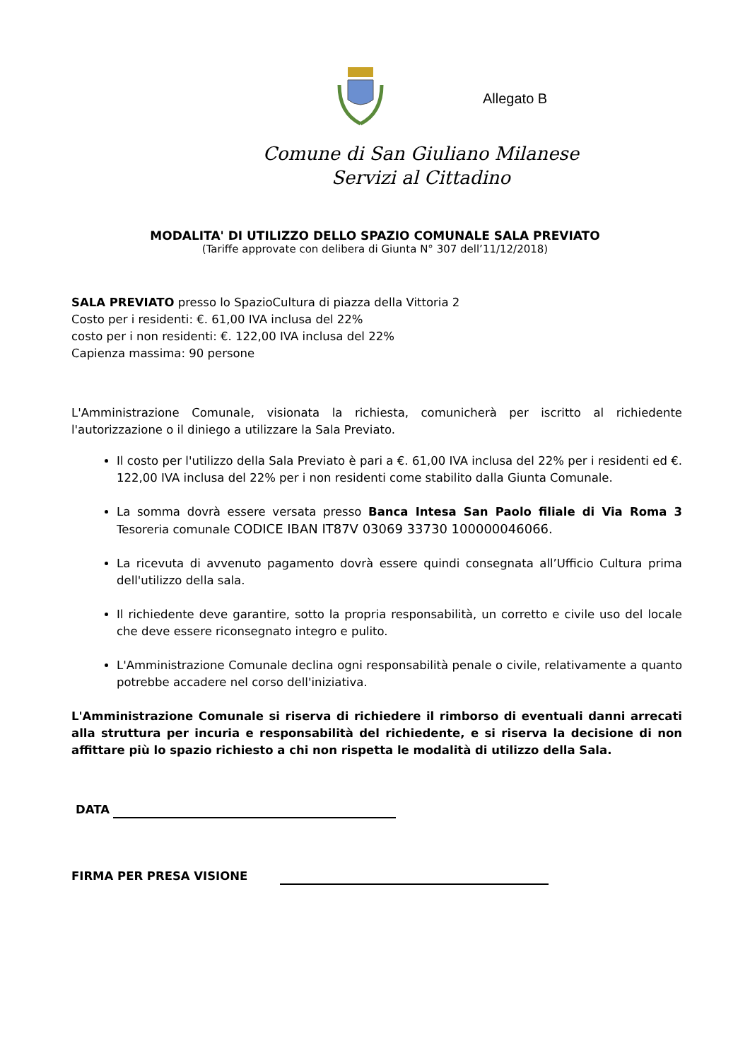Allegato B
Comune di San Giuliano Milanese
Servizi al Cittadino
MODALITA' DI UTILIZZO DELLO SPAZIO COMUNALE SALA PREVIATO
(Tariffe approvate con delibera di Giunta N° 307 dell’11/12/2018)
SALA PREVIATO presso lo SpazioCultura di piazza della Vittoria 2
Costo per i residenti: €. 61,00 IVA inclusa del 22%
costo per i non residenti: €. 122,00 IVA inclusa del 22%
Capienza massima: 90 persone
L'Amministrazione Comunale, visionata la richiesta, comunicherà per iscritto al richiedente l'autorizzazione o il diniego a utilizzare la Sala Previato.
Il costo per l'utilizzo della Sala Previato è pari a €. 61,00 IVA inclusa del 22% per i residenti ed €. 122,00 IVA inclusa del 22% per i non residenti come stabilito dalla Giunta Comunale.
La somma dovrà essere versata presso Banca Intesa San Paolo filiale di Via Roma 3 Tesoreria comunale CODICE IBAN IT87V 03069 33730 100000046066.
La ricevuta di avvenuto pagamento dovrà essere quindi consegnata all’Ufficio Cultura prima dell'utilizzo della sala.
Il richiedente deve garantire, sotto la propria responsabilità, un corretto e civile uso del locale che deve essere riconsegnato integro e pulito.
L'Amministrazione Comunale declina ogni responsabilità penale o civile, relativamente a quanto potrebbe accadere nel corso dell'iniziativa.
L'Amministrazione Comunale si riserva di richiedere il rimborso di eventuali danni arrecati alla struttura per incuria e responsabilità del richiedente, e si riserva la decisione di non affittare più lo spazio richiesto a chi non rispetta le modalità di utilizzo della Sala.
DATA
FIRMA PER PRESA VISIONE